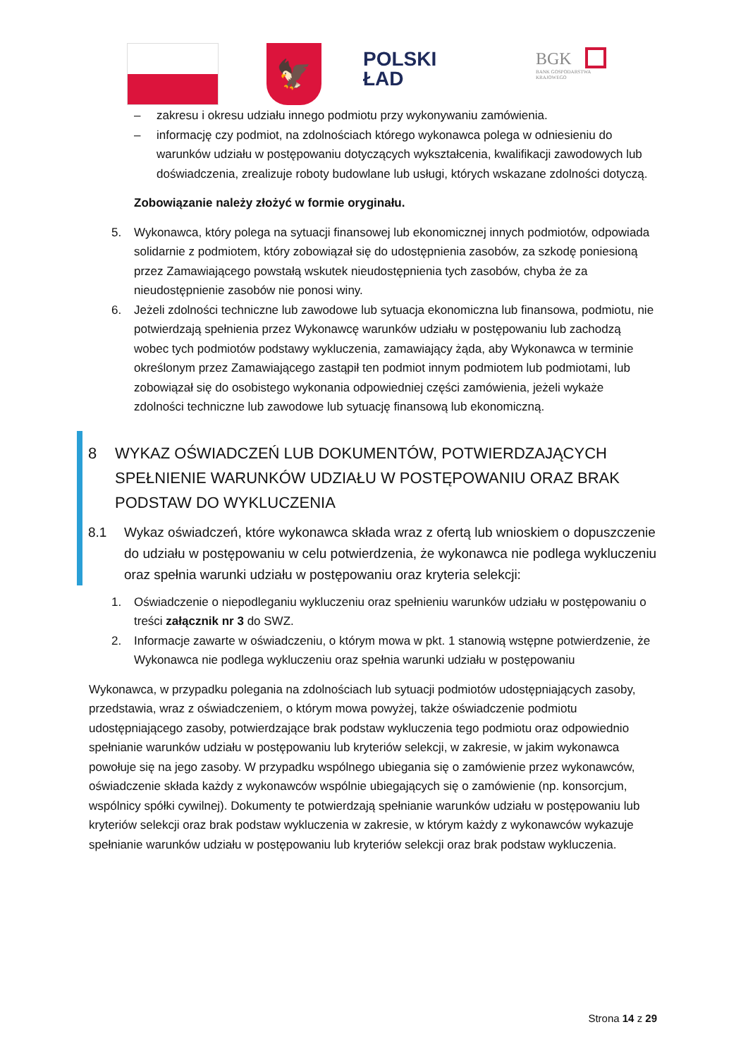🦅
POLSKI
ŁAD
BGK
BANK GOSPODARSTWA
KRAJOWEGO
– zakresu i okresu udziału innego podmiotu przy wykonywaniu zamówienia.
– informację czy podmiot, na zdolnościach którego wykonawca polega w odniesieniu do warunków udziału w postępowaniu dotyczących wykształcenia, kwalifikacji zawodowych lub doświadczenia, zrealizuje roboty budowlane lub usługi, których wskazane zdolności dotyczą.
Zobowiązanie należy złożyć w formie oryginału.
5. Wykonawca, który polega na sytuacji finansowej lub ekonomicznej innych podmiotów, odpowiada solidarnie z podmiotem, który zobowiązał się do udostępnienia zasobów, za szkodę poniesioną przez Zamawiającego powstałą wskutek nieudostępnienia tych zasobów, chyba że za nieudostępnienie zasobów nie ponosi winy.
6. Jeżeli zdolności techniczne lub zawodowe lub sytuacja ekonomiczna lub finansowa, podmiotu, nie potwierdzają spełnienia przez Wykonawcę warunków udziału w postępowaniu lub zachodzą wobec tych podmiotów podstawy wykluczenia, zamawiający żąda, aby Wykonawca w terminie określonym przez Zamawiającego zastąpił ten podmiot innym podmiotem lub podmiotami, lub zobowiązał się do osobistego wykonania odpowiedniej części zamówienia, jeżeli wykaże zdolności techniczne lub zawodowe lub sytuację finansową lub ekonomiczną.
8 WYKAZ OŚWIADCZEŃ LUB DOKUMENTÓW, POTWIERDZAJĄCYCH SPEŁNIENIE WARUNKÓW UDZIAŁU W POSTĘPOWANIU ORAZ BRAK PODSTAW DO WYKLUCZENIA
8.1 Wykaz oświadczeń, które wykonawca składa wraz z ofertą lub wnioskiem o dopuszczenie do udziału w postępowaniu w celu potwierdzenia, że wykonawca nie podlega wykluczeniu oraz spełnia warunki udziału w postępowaniu oraz kryteria selekcji:
1. Oświadczenie o niepodleganiu wykluczeniu oraz spełnieniu warunków udziału w postępowaniu o treści załącznik nr 3 do SWZ.
2. Informacje zawarte w oświadczeniu, o którym mowa w pkt. 1 stanowią wstępne potwierdzenie, że Wykonawca nie podlega wykluczeniu oraz spełnia warunki udziału w postępowaniu
Wykonawca, w przypadku polegania na zdolnościach lub sytuacji podmiotów udostępniających zasoby, przedstawia, wraz z oświadczeniem, o którym mowa powyżej, także oświadczenie podmiotu udostępniającego zasoby, potwierdzające brak podstaw wykluczenia tego podmiotu oraz odpowiednio spełnianie warunków udziału w postępowaniu lub kryteriów selekcji, w zakresie, w jakim wykonawca powołuje się na jego zasoby. W przypadku wspólnego ubiegania się o zamówienie przez wykonawców, oświadczenie składa każdy z wykonawców wspólnie ubiegających się o zamówienie (np. konsorcjum, wspólnicy spółki cywilnej). Dokumenty te potwierdzają spełnianie warunków udziału w postępowaniu lub kryteriów selekcji oraz brak podstaw wykluczenia w zakresie, w którym każdy z wykonawców wykazuje spełnianie warunków udziału w postępowaniu lub kryteriów selekcji oraz brak podstaw wykluczenia.
Strona 14 z 29